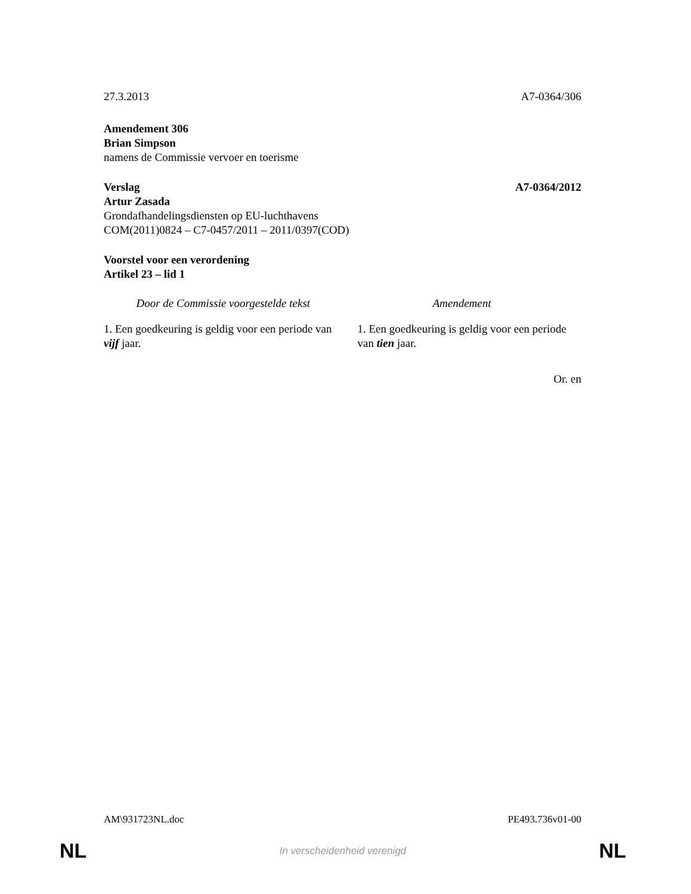27.3.2013 A7-0364/306
Amendement 306
Brian Simpson
namens de Commissie vervoer en toerisme
Verslag A7-0364/2012
Artur Zasada
Grondafhandelingsdiensten op EU-luchthavens
COM(2011)0824 – C7-0457/2011 – 2011/0397(COD)
Voorstel voor een verordening
Artikel 23 – lid 1
| Door de Commissie voorgestelde tekst | Amendement |
| --- | --- |
| 1. Een goedkeuring is geldig voor een periode van vijf jaar. | 1. Een goedkeuring is geldig voor een periode van tien jaar. |
Or. en
AM\931723NL.doc PE493.736v01-00
NL In verscheidenheid verenigd NL